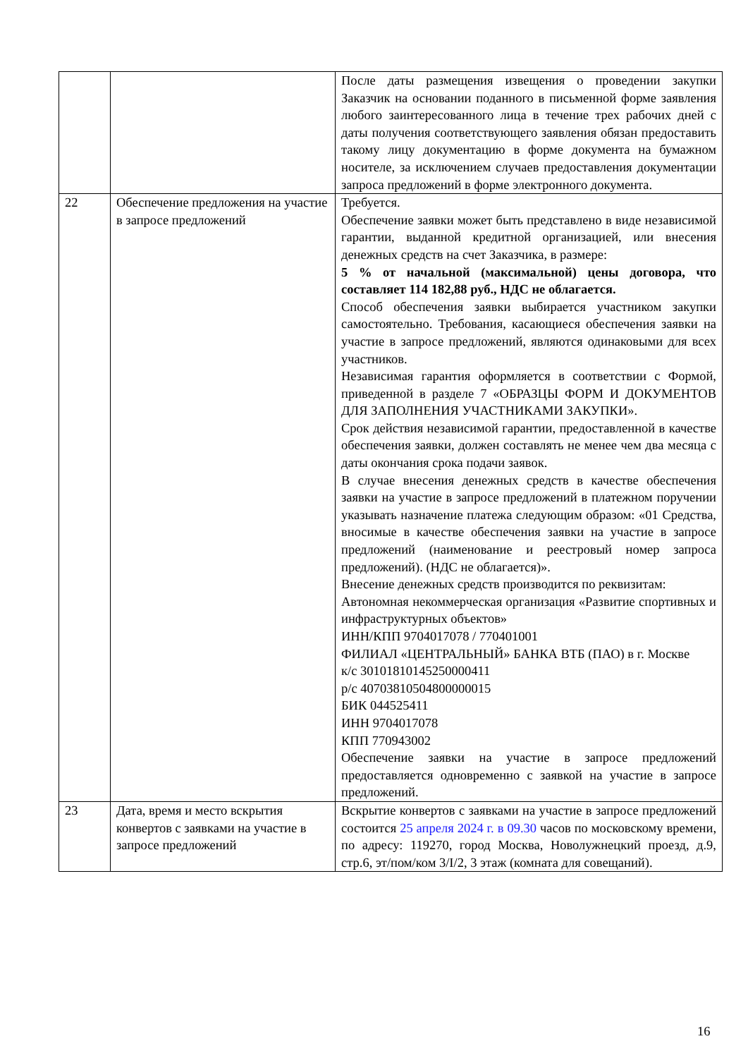| | | После даты размещения извещения о проведении закупки Заказчик на основании поданного в письменной форме заявления любого заинтересованного лица в течение трех рабочих дней с даты получения соответствующего заявления обязан предоставить такому лицу документацию в форме документа на бумажном носителе, за исключением случаев предоставления документации запроса предложений в форме электронного документа. |
| 22 | Обеспечение предложения на участие в запросе предложений | Требуется. Обеспечение заявки может быть представлено в виде независимой гарантии, выданной кредитной организацией, или внесения денежных средств на счет Заказчика, в размере: 5 % от начальной (максимальной) цены договора, что составляет 114 182,88 руб., НДС не облагается. Способ обеспечения заявки выбирается участником закупки самостоятельно. Требования, касающиеся обеспечения заявки на участие в запросе предложений, являются одинаковыми для всех участников. Независимая гарантия оформляется в соответствии с Формой, приведенной в разделе 7 «ОБРАЗЦЫ ФОРМ И ДОКУМЕНТОВ ДЛЯ ЗАПОЛНЕНИЯ УЧАСТНИКАМИ ЗАКУПКИ». Срок действия независимой гарантии, предоставленной в качестве обеспечения заявки, должен составлять не менее чем два месяца с даты окончания срока подачи заявок. В случае внесения денежных средств в качестве обеспечения заявки на участие в запросе предложений в платежном поручении указывать назначение платежа следующим образом: «01 Средства, вносимые в качестве обеспечения заявки на участие в запросе предложений (наименование и реестровый номер запроса предложений). (НДС не облагается)». Внесение денежных средств производится по реквизитам: Автономная некоммерческая организация «Развитие спортивных и инфраструктурных объектов» ИНН/КПП 9704017078 / 770401001 ФИЛИАЛ «ЦЕНТРАЛЬНЫЙ» БАНКА ВТБ (ПАО) в г. Москве к/с 30101810145250000411 р/с 40703810504800000015 БИК 044525411 ИНН 9704017078 КПП 770943002 Обеспечение заявки на участие в запросе предложений предоставляется одновременно с заявкой на участие в запросе предложений. |
| 23 | Дата, время и место вскрытия конвертов с заявками на участие в запросе предложений | Вскрытие конвертов с заявками на участие в запросе предложений состоится 25 апреля 2024 г. в 09.30 часов по московскому времени, по адресу: 119270, город Москва, Новолужнецкий проезд, д.9, стр.6, эт/пом/ком 3/I/2, 3 этаж (комната для совещаний). |
16